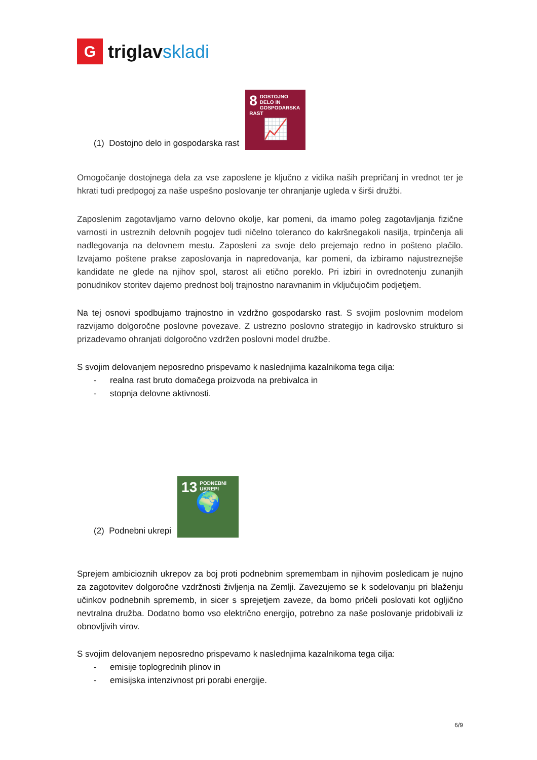G
triglavskladi
(1) Dostojno delo in gospodarska rast
8 DOSTOJNO DELO IN GOSPODARSKA RAST
📈
Omogočanje dostojnega dela za vse zaposlene je ključno z vidika naših prepričanj in vrednot ter je hkrati tudi predpogoj za naše uspešno poslovanje ter ohranjanje ugleda v širši družbi.
Zaposlenim zagotavljamo varno delovno okolje, kar pomeni, da imamo poleg zagotavljanja fizične varnosti in ustreznih delovnih pogojev tudi ničelno toleranco do kakršnegakoli nasilja, trpinčenja ali nadlegovanja na delovnem mestu. Zaposleni za svoje delo prejemajo redno in pošteno plačilo. Izvajamo poštene prakse zaposlovanja in napredovanja, kar pomeni, da izbiramo najustreznejše kandidate ne glede na njihov spol, starost ali etično poreklo. Pri izbiri in ovrednotenju zunanjih ponudnikov storitev dajemo prednost bolj trajnostno naravnanim in vključujočim podjetjem.
Na tej osnovi spodbujamo trajnostno in vzdržno gospodarsko rast. S svojim poslovnim modelom razvijamo dolgoročne poslovne povezave. Z ustrezno poslovno strategijo in kadrovsko strukturo si prizadevamo ohranjati dolgoročno vzdržen poslovni model družbe.
S svojim delovanjem neposredno prispevamo k naslednjima kazalnikoma tega cilja:
- realna rast bruto domačega proizvoda na prebivalca in
- stopnja delovne aktivnosti.
(2) Podnebni ukrepi
13 PODNEBNI UKREPI
🌍
Sprejem ambicioznih ukrepov za boj proti podnebnim spremembam in njihovim posledicam je nujno za zagotovitev dolgoročne vzdržnosti življenja na Zemlji. Zavezujemo se k sodelovanju pri blaženju učinkov podnebnih sprememb, in sicer s sprejetjem zaveze, da bomo pričeli poslovati kot ogljično nevtralna družba. Dodatno bomo vso električno energijo, potrebno za naše poslovanje pridobivali iz obnovljivih virov.
S svojim delovanjem neposredno prispevamo k naslednjima kazalnikoma tega cilja:
- emisije toplogrednih plinov in
- emisijska intenzivnost pri porabi energije.
6/9